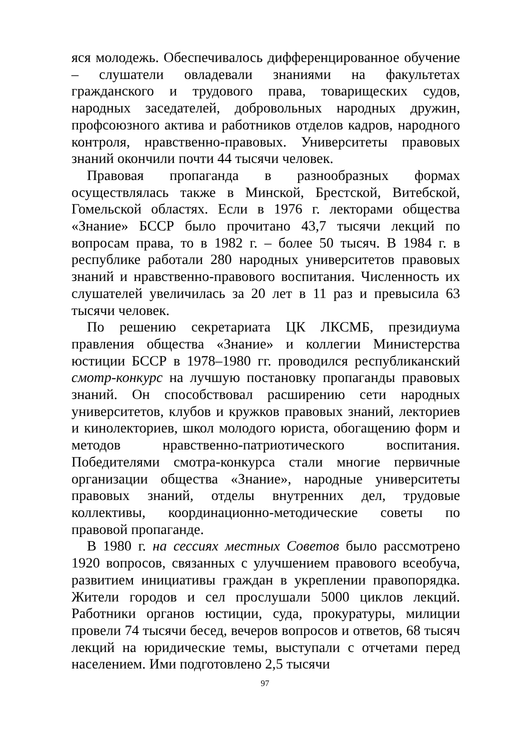яся молодежь. Обеспечивалось дифференцированное обучение – слушатели овладевали знаниями на факультетах гражданского и трудового права, товарищеских судов, народных заседателей, добровольных народных дружин, профсоюзного актива и работников отделов кадров, народного контроля, нравственно-правовых. Университеты правовых знаний окончили почти 44 тысячи человек.
Правовая пропаганда в разнообразных формах осуществлялась также в Минской, Брестской, Витебской, Гомельской областях. Если в 1976 г. лекторами общества «Знание» БССР было прочитано 43,7 тысячи лекций по вопросам права, то в 1982 г. – более 50 тысяч. В 1984 г. в республике работали 280 народных университетов правовых знаний и нравственно-правового воспитания. Численность их слушателей увеличилась за 20 лет в 11 раз и превысила 63 тысячи человек.
По решению секретариата ЦК ЛКСМБ, президиума правления общества «Знание» и коллегии Министерства юстиции БССР в 1978–1980 гг. проводился республиканский смотр-конкурс на лучшую постановку пропаганды правовых знаний. Он способствовал расширению сети народных университетов, клубов и кружков правовых знаний, лекториев и кинолекториев, школ молодого юриста, обогащению форм и методов нравственно-патриотического воспитания. Победителями смотра-конкурса стали многие первичные организации общества «Знание», народные университеты правовых знаний, отделы внутренних дел, трудовые коллективы, координационно-методические советы по правовой пропаганде.
В 1980 г. на сессиях местных Советов было рассмотрено 1920 вопросов, связанных с улучшением правового всеобуча, развитием инициативы граждан в укреплении правопорядка. Жители городов и сел прослушали 5000 циклов лекций. Работники органов юстиции, суда, прокуратуры, милиции провели 74 тысячи бесед, вечеров вопросов и ответов, 68 тысяч лекций на юридические темы, выступали с отчетами перед населением. Ими подготовлено 2,5 тысячи
97